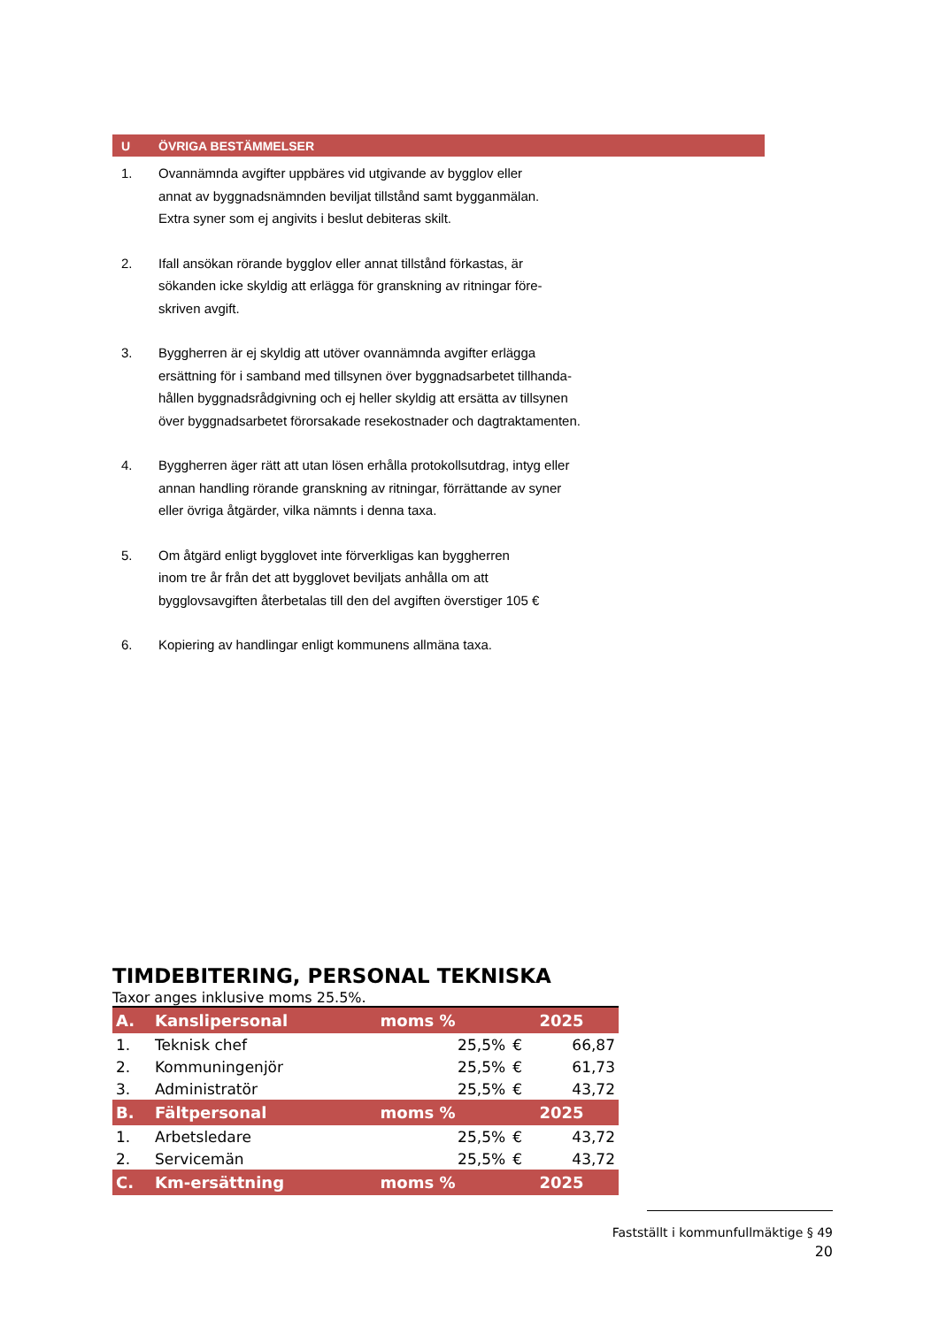U ÖVRIGA BESTÄMMELSER
1. Ovannämnda avgifter uppbäres vid utgivande av bygglov eller
annat av byggnadsnämnden beviljat tillstånd samt bygganmälan.
Extra syner som ej angivits i beslut debiteras skilt.
2. Ifall ansökan rörande bygglov eller annat tillstånd förkastas, är
sökanden icke skyldig att erlägga för granskning av ritningar före-
skriven avgift.
3. Byggherren är ej skyldig att utöver ovannämnda avgifter erlägga
ersättning för i samband med tillsynen över byggnadsarbetet tillhanda-
hållen byggnadsrådgivning och ej heller skyldig att ersätta av tillsynen
över byggnadsarbetet förorsakade resekostnader och dagtraktamenten.
4. Byggherren äger rätt att utan lösen erhålla protokollsutdrag, intyg eller
annan handling rörande granskning av ritningar, förrättande av syner
eller övriga åtgärder, vilka nämnts i denna taxa.
5. Om åtgärd enligt bygglovet inte förverkligas kan byggherren
inom tre år från det att bygglovet beviljats anhålla om att
bygglovsavgiften återbetalas till den del avgiften överstiger 105 €
6. Kopiering av handlingar enligt kommunens allmäna taxa.
TIMDEBITERING, PERSONAL TEKNISKA
Taxor anges inklusive moms 25.5%.
| A. | Kanslipersonal | moms % | | 2025 |
| 1. | Teknisk chef | 25,5% | € | 66,87 |
| 2. | Kommuningenjör | 25,5% | € | 61,73 |
| 3. | Administratör | 25,5% | € | 43,72 |
| B. | Fältpersonal | moms % | | 2025 |
| 1. | Arbetsledare | 25,5% | € | 43,72 |
| 2. | Servicemän | 25,5% | € | 43,72 |
| C. | Km-ersättning | moms % | | 2025 |
Fastställt i kommunfullmäktige § 49
20